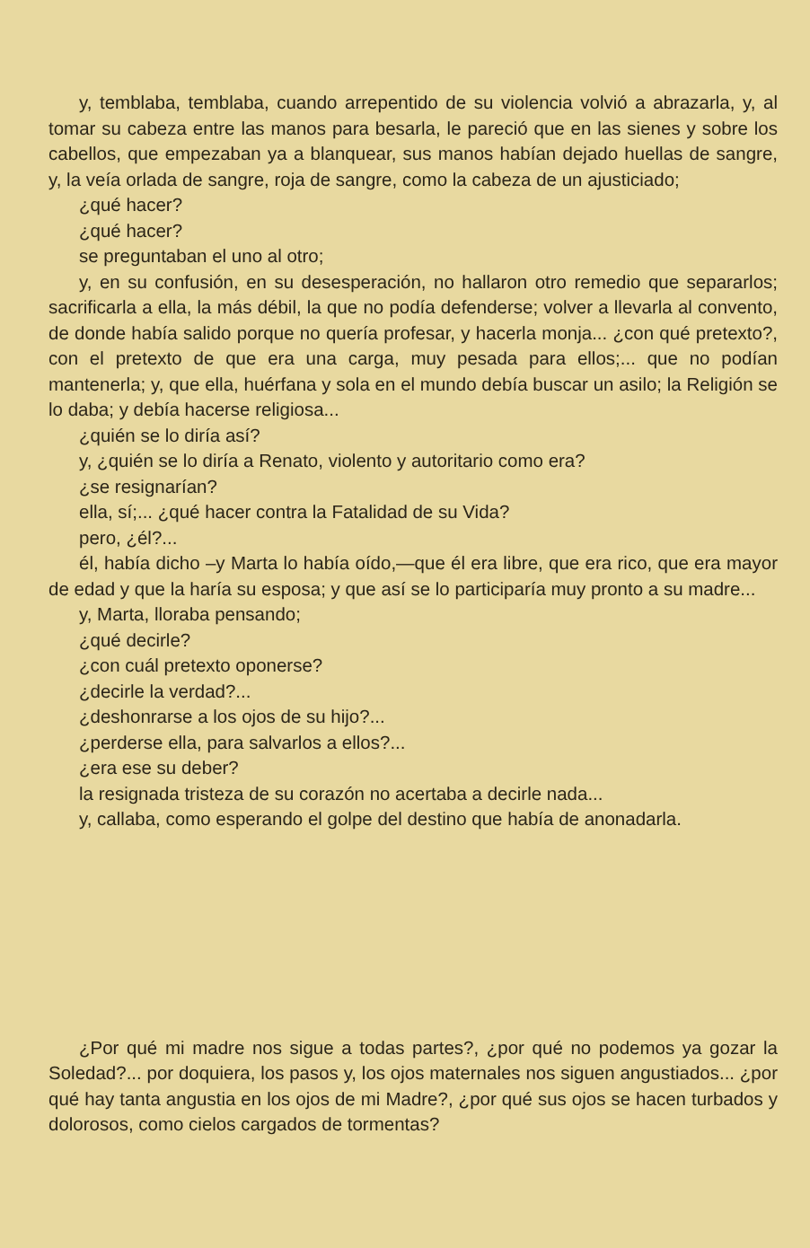y, temblaba, temblaba, cuando arrepentido de su violencia volvió a abrazarla, y, al tomar su cabeza entre las manos para besarla, le pareció que en las sienes y sobre los cabellos, que empezaban ya a blanquear, sus manos habían dejado huellas de sangre, y, la veía orlada de sangre, roja de sangre, como la cabeza de un ajusticiado;
¿qué hacer?
¿qué hacer?
se preguntaban el uno al otro;
y, en su confusión, en su desesperación, no hallaron otro remedio que separarlos; sacrificarla a ella, la más débil, la que no podía defenderse; volver a llevarla al convento, de donde había salido porque no quería profesar, y hacerla monja... ¿con qué pretexto?, con el pretexto de que era una carga, muy pesada para ellos;... que no podían mantenerla; y, que ella, huérfana y sola en el mundo debía buscar un asilo; la Religión se lo daba; y debía hacerse religiosa...
¿quién se lo diría así?
y, ¿quién se lo diría a Renato, violento y autoritario como era?
¿se resignarían?
ella, sí;... ¿qué hacer contra la Fatalidad de su Vida?
pero, ¿él?...
él, había dicho –y Marta lo había oído,—que él era libre, que era rico, que era mayor de edad y que la haría su esposa; y que así se lo participaría muy pronto a su madre...
y, Marta, lloraba pensando;
¿qué decirle?
¿con cuál pretexto oponerse?
¿decirle la verdad?...
¿deshonrarse a los ojos de su hijo?...
¿perderse ella, para salvarlos a ellos?...
¿era ese su deber?
la resignada tristeza de su corazón no acertaba a decirle nada...
y, callaba, como esperando el golpe del destino que había de anonadarla.
¿Por qué mi madre nos sigue a todas partes?, ¿por qué no podemos ya gozar la Soledad?... por doquiera, los pasos y, los ojos maternales nos siguen angustiados... ¿por qué hay tanta angustia en los ojos de mi Madre?, ¿por qué sus ojos se hacen turbados y dolorosos, como cielos cargados de tormentas?